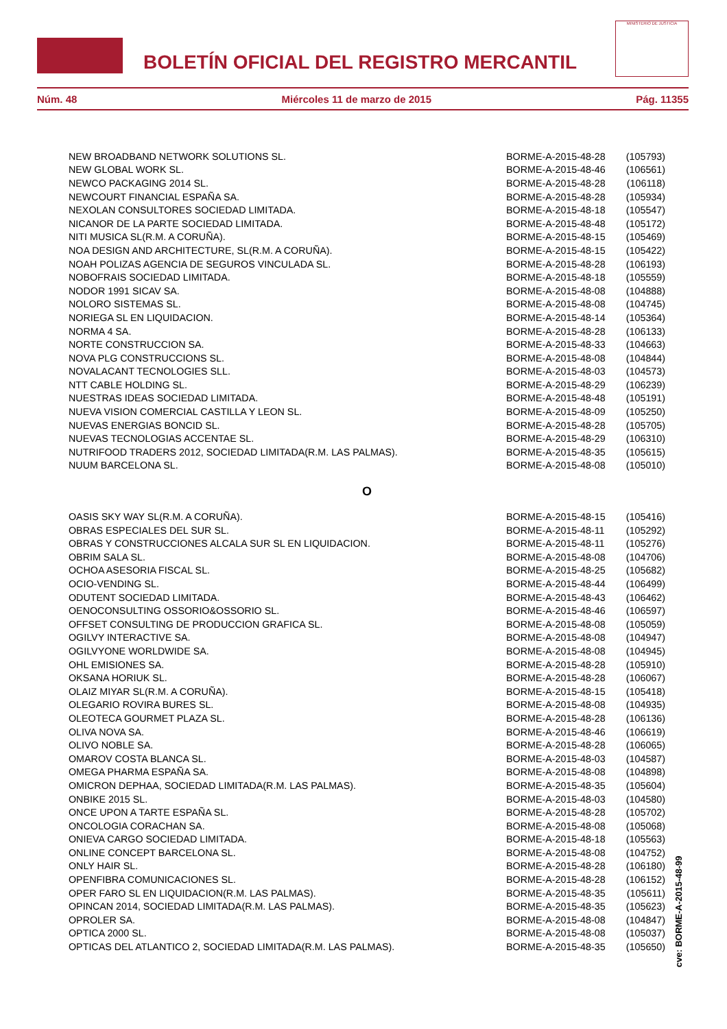BOLETÍN OFICIAL DEL REGISTRO MERCANTIL
MINISTERIO DE JUSTICIA
Núm. 48 Miércoles 11 de marzo de 2015 Pág. 11355
| NEW BROADBAND NETWORK SOLUTIONS SL. | BORME-A-2015-48-28 | (105793) |
| NEW GLOBAL WORK SL. | BORME-A-2015-48-46 | (106561) |
| NEWCO PACKAGING 2014 SL. | BORME-A-2015-48-28 | (106118) |
| NEWCOURT FINANCIAL ESPAÑA SA. | BORME-A-2015-48-28 | (105934) |
| NEXOLAN CONSULTORES SOCIEDAD LIMITADA. | BORME-A-2015-48-18 | (105547) |
| NICANOR DE LA PARTE SOCIEDAD LIMITADA. | BORME-A-2015-48-48 | (105172) |
| NITI MUSICA SL(R.M. A CORUÑA). | BORME-A-2015-48-15 | (105469) |
| NOA DESIGN AND ARCHITECTURE, SL(R.M. A CORUÑA). | BORME-A-2015-48-15 | (105422) |
| NOAH POLIZAS AGENCIA DE SEGUROS VINCULADA SL. | BORME-A-2015-48-28 | (106193) |
| NOBOFRAIS SOCIEDAD LIMITADA. | BORME-A-2015-48-18 | (105559) |
| NODOR 1991 SICAV SA. | BORME-A-2015-48-08 | (104888) |
| NOLORO SISTEMAS SL. | BORME-A-2015-48-08 | (104745) |
| NORIEGA SL EN LIQUIDACION. | BORME-A-2015-48-14 | (105364) |
| NORMA 4 SA. | BORME-A-2015-48-28 | (106133) |
| NORTE CONSTRUCCION SA. | BORME-A-2015-48-33 | (104663) |
| NOVA PLG CONSTRUCCIONS SL. | BORME-A-2015-48-08 | (104844) |
| NOVALACANT TECNOLOGIES SLL. | BORME-A-2015-48-03 | (104573) |
| NTT CABLE HOLDING SL. | BORME-A-2015-48-29 | (106239) |
| NUESTRAS IDEAS SOCIEDAD LIMITADA. | BORME-A-2015-48-48 | (105191) |
| NUEVA VISION COMERCIAL CASTILLA Y LEON SL. | BORME-A-2015-48-09 | (105250) |
| NUEVAS ENERGIAS BONCID SL. | BORME-A-2015-48-28 | (105705) |
| NUEVAS TECNOLOGIAS ACCENTAE SL. | BORME-A-2015-48-29 | (106310) |
| NUTRIFOOD TRADERS 2012, SOCIEDAD LIMITADA(R.M. LAS PALMAS). | BORME-A-2015-48-35 | (105615) |
| NUUM BARCELONA SL. | BORME-A-2015-48-08 | (105010) |
O
| OASIS SKY WAY SL(R.M. A CORUÑA). | BORME-A-2015-48-15 | (105416) |
| OBRAS ESPECIALES DEL SUR SL. | BORME-A-2015-48-11 | (105292) |
| OBRAS Y CONSTRUCCIONES ALCALA SUR SL EN LIQUIDACION. | BORME-A-2015-48-11 | (105276) |
| OBRIM SALA SL. | BORME-A-2015-48-08 | (104706) |
| OCHOA ASESORIA FISCAL SL. | BORME-A-2015-48-25 | (105682) |
| OCIO-VENDING SL. | BORME-A-2015-48-44 | (106499) |
| ODUTENT SOCIEDAD LIMITADA. | BORME-A-2015-48-43 | (106462) |
| OENOCONSULTING OSSORIO&OSSORIO SL. | BORME-A-2015-48-46 | (106597) |
| OFFSET CONSULTING DE PRODUCCION GRAFICA SL. | BORME-A-2015-48-08 | (105059) |
| OGILVY INTERACTIVE SA. | BORME-A-2015-48-08 | (104947) |
| OGILVYONE WORLDWIDE SA. | BORME-A-2015-48-08 | (104945) |
| OHL EMISIONES SA. | BORME-A-2015-48-28 | (105910) |
| OKSANA HORIUK SL. | BORME-A-2015-48-28 | (106067) |
| OLAIZ MIYAR SL(R.M. A CORUÑA). | BORME-A-2015-48-15 | (105418) |
| OLEGARIO ROVIRA BURES SL. | BORME-A-2015-48-08 | (104935) |
| OLEOTECA GOURMET PLAZA SL. | BORME-A-2015-48-28 | (106136) |
| OLIVA NOVA SA. | BORME-A-2015-48-46 | (106619) |
| OLIVO NOBLE SA. | BORME-A-2015-48-28 | (106065) |
| OMAROV COSTA BLANCA SL. | BORME-A-2015-48-03 | (104587) |
| OMEGA PHARMA ESPAÑA SA. | BORME-A-2015-48-08 | (104898) |
| OMICRON DEPHAA, SOCIEDAD LIMITADA(R.M. LAS PALMAS). | BORME-A-2015-48-35 | (105604) |
| ONBIKE 2015 SL. | BORME-A-2015-48-03 | (104580) |
| ONCE UPON A TARTE ESPAÑA SL. | BORME-A-2015-48-28 | (105702) |
| ONCOLOGIA CORACHAN SA. | BORME-A-2015-48-08 | (105068) |
| ONIEVA CARGO SOCIEDAD LIMITADA. | BORME-A-2015-48-18 | (105563) |
| ONLINE CONCEPT BARCELONA SL. | BORME-A-2015-48-08 | (104752) |
| ONLY HAIR SL. | BORME-A-2015-48-28 | (106180) |
| OPENFIBRA COMUNICACIONES SL. | BORME-A-2015-48-28 | (106152) |
| OPER FARO SL EN LIQUIDACION(R.M. LAS PALMAS). | BORME-A-2015-48-35 | (105611) |
| OPINCAN 2014, SOCIEDAD LIMITADA(R.M. LAS PALMAS). | BORME-A-2015-48-35 | (105623) |
| OPROLER SA. | BORME-A-2015-48-08 | (104847) |
| OPTICA 2000 SL. | BORME-A-2015-48-08 | (105037) |
| OPTICAS DEL ATLANTICO 2, SOCIEDAD LIMITADA(R.M. LAS PALMAS). | BORME-A-2015-48-35 | (105650) |
cve: BORME-A-2015-48-99